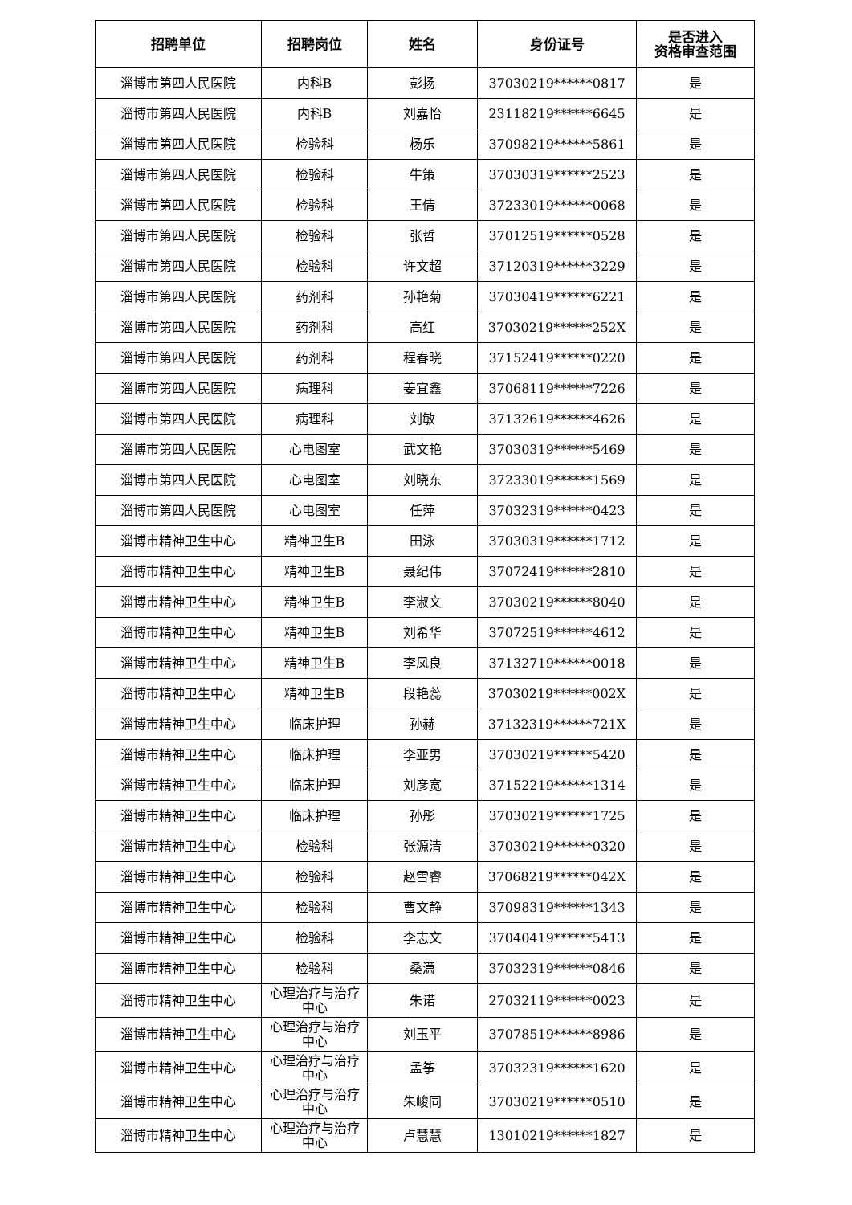| 招聘单位 | 招聘岗位 | 姓名 | 身份证号 | 是否进入 资格审查范围 |
| --- | --- | --- | --- | --- |
| 淄博市第四人民医院 | 内科B | 彭扬 | 37030219******0817 | 是 |
| 淄博市第四人民医院 | 内科B | 刘嘉怡 | 23118219******6645 | 是 |
| 淄博市第四人民医院 | 检验科 | 杨乐 | 37098219******5861 | 是 |
| 淄博市第四人民医院 | 检验科 | 牛策 | 37030319******2523 | 是 |
| 淄博市第四人民医院 | 检验科 | 王倩 | 37233019******0068 | 是 |
| 淄博市第四人民医院 | 检验科 | 张哲 | 37012519******0528 | 是 |
| 淄博市第四人民医院 | 检验科 | 许文超 | 37120319******3229 | 是 |
| 淄博市第四人民医院 | 药剂科 | 孙艳菊 | 37030419******6221 | 是 |
| 淄博市第四人民医院 | 药剂科 | 高红 | 37030219******252X | 是 |
| 淄博市第四人民医院 | 药剂科 | 程春晓 | 37152419******0220 | 是 |
| 淄博市第四人民医院 | 病理科 | 姜宜鑫 | 37068119******7226 | 是 |
| 淄博市第四人民医院 | 病理科 | 刘敏 | 37132619******4626 | 是 |
| 淄博市第四人民医院 | 心电图室 | 武文艳 | 37030319******5469 | 是 |
| 淄博市第四人民医院 | 心电图室 | 刘晓东 | 37233019******1569 | 是 |
| 淄博市第四人民医院 | 心电图室 | 任萍 | 37032319******0423 | 是 |
| 淄博市精神卫生中心 | 精神卫生B | 田泳 | 37030319******1712 | 是 |
| 淄博市精神卫生中心 | 精神卫生B | 聂纪伟 | 37072419******2810 | 是 |
| 淄博市精神卫生中心 | 精神卫生B | 李淑文 | 37030219******8040 | 是 |
| 淄博市精神卫生中心 | 精神卫生B | 刘希华 | 37072519******4612 | 是 |
| 淄博市精神卫生中心 | 精神卫生B | 李凤良 | 37132719******0018 | 是 |
| 淄博市精神卫生中心 | 精神卫生B | 段艳蕊 | 37030219******002X | 是 |
| 淄博市精神卫生中心 | 临床护理 | 孙赫 | 37132319******721X | 是 |
| 淄博市精神卫生中心 | 临床护理 | 李亚男 | 37030219******5420 | 是 |
| 淄博市精神卫生中心 | 临床护理 | 刘彦宽 | 37152219******1314 | 是 |
| 淄博市精神卫生中心 | 临床护理 | 孙彤 | 37030219******1725 | 是 |
| 淄博市精神卫生中心 | 检验科 | 张源清 | 37030219******0320 | 是 |
| 淄博市精神卫生中心 | 检验科 | 赵雪睿 | 37068219******042X | 是 |
| 淄博市精神卫生中心 | 检验科 | 曹文静 | 37098319******1343 | 是 |
| 淄博市精神卫生中心 | 检验科 | 李志文 | 37040419******5413 | 是 |
| 淄博市精神卫生中心 | 检验科 | 桑潇 | 37032319******0846 | 是 |
| 淄博市精神卫生中心 | 心理治疗与治疗 中心 | 朱诺 | 27032119******0023 | 是 |
| 淄博市精神卫生中心 | 心理治疗与治疗 中心 | 刘玉平 | 37078519******8986 | 是 |
| 淄博市精神卫生中心 | 心理治疗与治疗 中心 | 孟筝 | 37032319******1620 | 是 |
| 淄博市精神卫生中心 | 心理治疗与治疗 中心 | 朱峻同 | 37030219******0510 | 是 |
| 淄博市精神卫生中心 | 心理治疗与治疗 中心 | 卢慧慧 | 13010219******1827 | 是 |